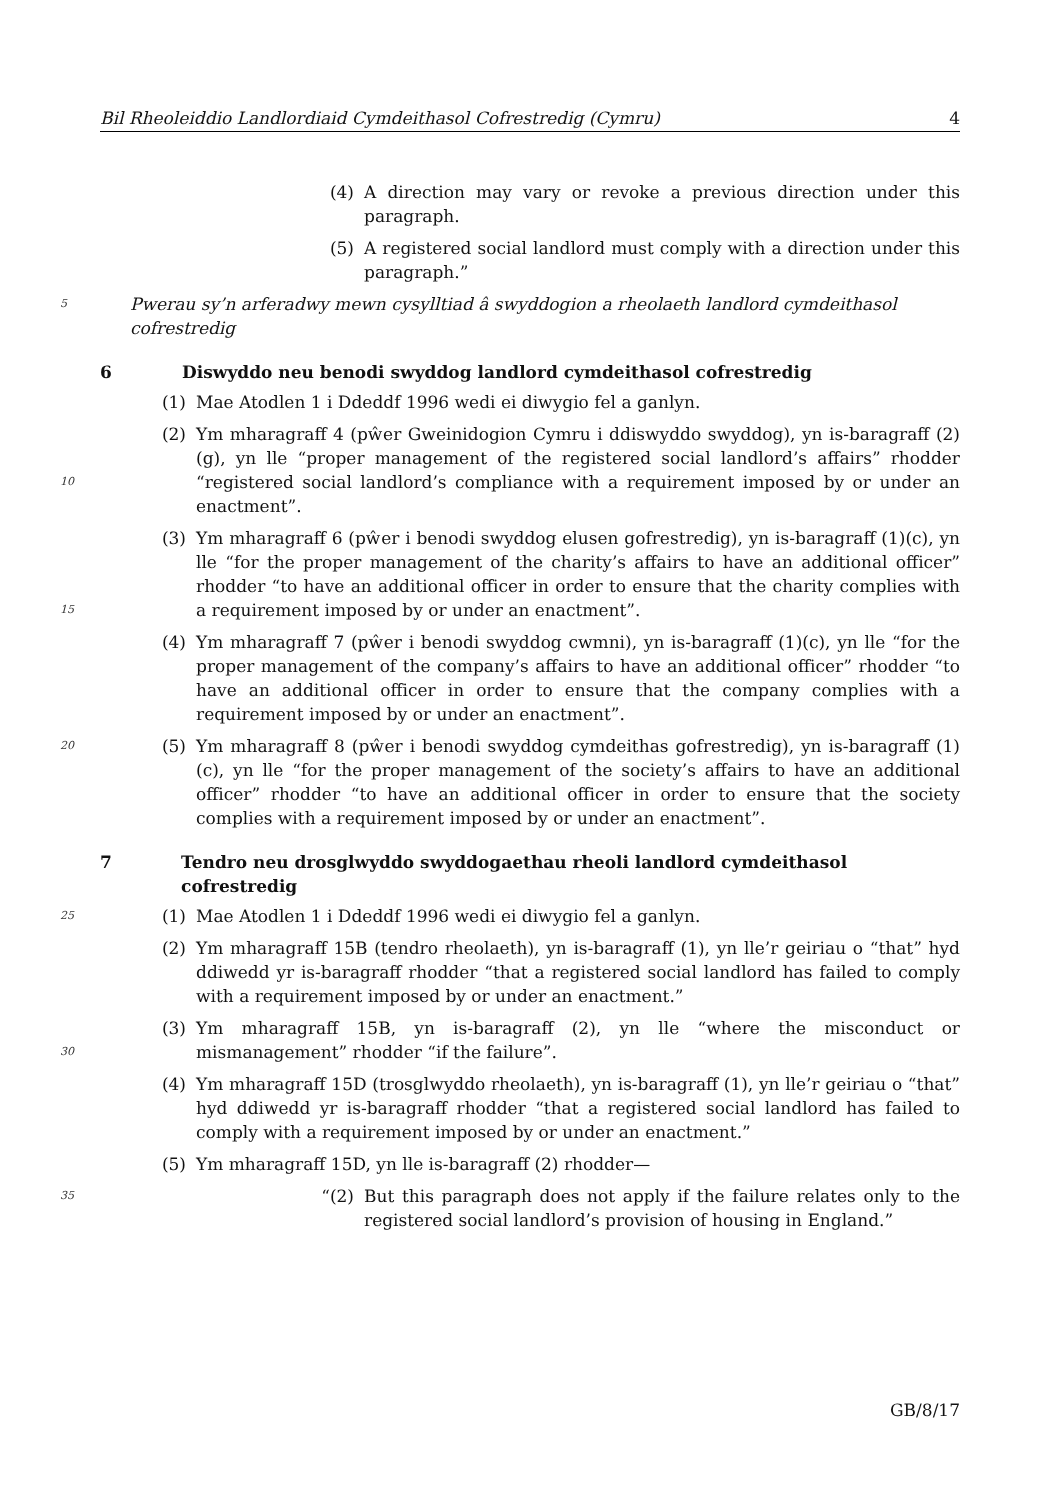Bil Rheoleiddio Landlordiaid Cymdeithasol Cofrestredig (Cymru) 4
(4) A direction may vary or revoke a previous direction under this paragraph.
(5) A registered social landlord must comply with a direction under this paragraph.”
5 Pwerau sy’n arferadwy mewn cysylltiad â swyddogion a rheolaeth landlord cymdeithasol cofrestredig
6 Diswyddo neu benodi swyddog landlord cymdeithasol cofrestredig
(1) Mae Atodlen 1 i Ddeddf 1996 wedi ei diwygio fel a ganlyn.
10 (2) Ym mharagraff 4 (pŵer Gweinidogion Cymru i ddiswyddo swyddog), yn is-baragraff (2)(g), yn lle “proper management of the registered social landlord’s affairs” rhodder “registered social landlord’s compliance with a requirement imposed by or under an enactment”.
15 (3) Ym mharagraff 6 (pŵer i benodi swyddog elusen gofrestredig), yn is-baragraff (1)(c), yn lle “for the proper management of the charity’s affairs to have an additional officer” rhodder “to have an additional officer in order to ensure that the charity complies with a requirement imposed by or under an enactment”.
(4) Ym mharagraff 7 (pŵer i benodi swyddog cwmni), yn is-baragraff (1)(c), yn lle “for the proper management of the company’s affairs to have an additional officer” rhodder “to have an additional officer in order to ensure that the company complies with a requirement imposed by or under an enactment”.
20 (5) Ym mharagraff 8 (pŵer i benodi swyddog cymdeithas gofrestredig), yn is-baragraff (1)(c), yn lle “for the proper management of the society’s affairs to have an additional officer” rhodder “to have an additional officer in order to ensure that the society complies with a requirement imposed by or under an enactment”.
7 Tendro neu drosglwyddo swyddogaethau rheoli landlord cymdeithasol cofrestredig
25 (1) Mae Atodlen 1 i Ddeddf 1996 wedi ei diwygio fel a ganlyn.
(2) Ym mharagraff 15B (tendro rheolaeth), yn is-baragraff (1), yn lle’r geiriau o “that” hyd ddiwedd yr is-baragraff rhodder “that a registered social landlord has failed to comply with a requirement imposed by or under an enactment.”
30 (3) Ym mharagraff 15B, yn is-baragraff (2), yn lle “where the misconduct or mismanagement” rhodder “if the failure”.
(4) Ym mharagraff 15D (trosglwyddo rheolaeth), yn is-baragraff (1), yn lle’r geiriau o “that” hyd ddiwedd yr is-baragraff rhodder “that a registered social landlord has failed to comply with a requirement imposed by or under an enactment.”
(5) Ym mharagraff 15D, yn lle is-baragraff (2) rhodder—
35 “(2) But this paragraph does not apply if the failure relates only to the registered social landlord’s provision of housing in England.”
GB/8/17